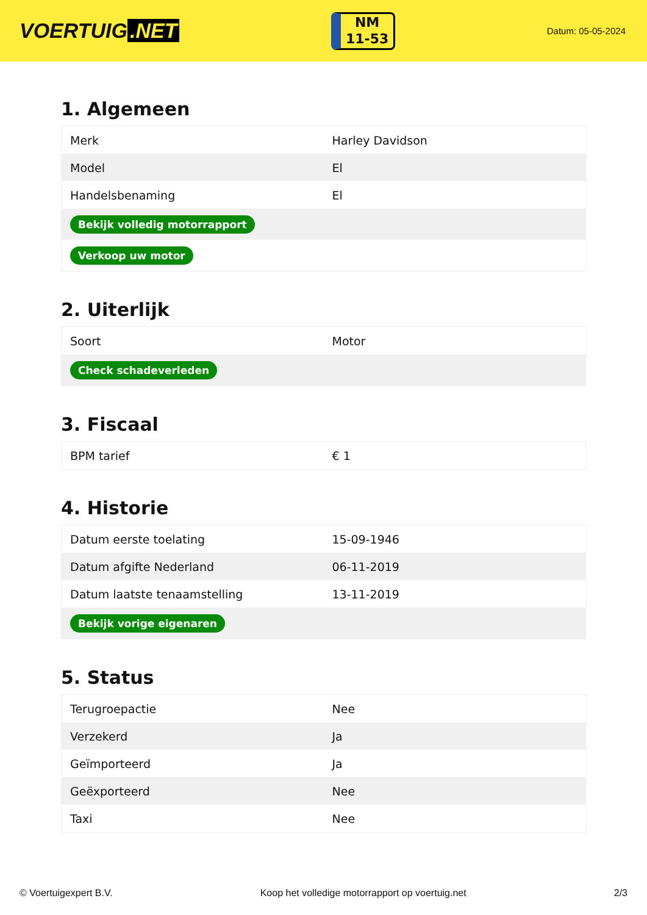VOERTUIG.NET
NM
11-53
Datum: 05-05-2024
1. Algemeen
| Merk | Harley Davidson |
| Model | El |
| Handelsbenaming | El |
| Bekijk volledig motorrapport | |
| Verkoop uw motor | |
2. Uiterlijk
| Soort | Motor |
| Check schadeverleden | |
3. Fiscaal
| BPM tarief | € 1 |
4. Historie
| Datum eerste toelating | 15-09-1946 |
| Datum afgifte Nederland | 06-11-2019 |
| Datum laatste tenaamstelling | 13-11-2019 |
| Bekijk vorige eigenaren | |
5. Status
| Terugroepactie | Nee |
| Verzekerd | Ja |
| Geïmporteerd | Ja |
| Geëxporteerd | Nee |
| Taxi | Nee |
© Voertuigexpert B.V. Koop het volledige motorrapport op voertuig.net 2/3